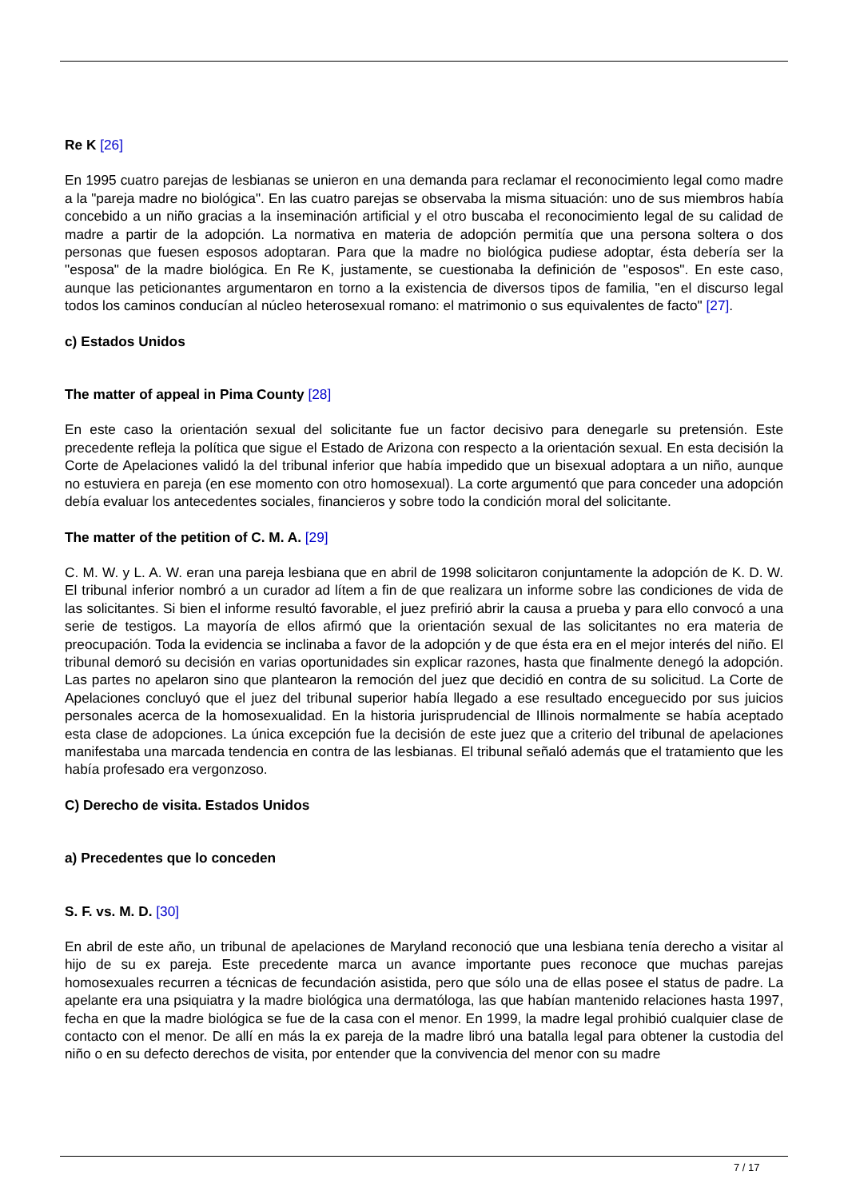Re K [26]
En 1995 cuatro parejas de lesbianas se unieron en una demanda para reclamar el reconocimiento legal como madre a la "pareja madre no biológica". En las cuatro parejas se observaba la misma situación: uno de sus miembros había concebido a un niño gracias a la inseminación artificial y el otro buscaba el reconocimiento legal de su calidad de madre a partir de la adopción. La normativa en materia de adopción permitía que una persona soltera o dos personas que fuesen esposos adoptaran. Para que la madre no biológica pudiese adoptar, ésta debería ser la "esposa" de la madre biológica. En Re K, justamente, se cuestionaba la definición de "esposos". En este caso, aunque las peticionantes argumentaron en torno a la existencia de diversos tipos de familia, "en el discurso legal todos los caminos conducían al núcleo heterosexual romano: el matrimonio o sus equivalentes de facto" [27].
c) Estados Unidos
The matter of appeal in Pima County [28]
En este caso la orientación sexual del solicitante fue un factor decisivo para denegarle su pretensión. Este precedente refleja la política que sigue el Estado de Arizona con respecto a la orientación sexual. En esta decisión la Corte de Apelaciones validó la del tribunal inferior que había impedido que un bisexual adoptara a un niño, aunque no estuviera en pareja (en ese momento con otro homosexual). La corte argumentó que para conceder una adopción debía evaluar los antecedentes sociales, financieros y sobre todo la condición moral del solicitante.
The matter of the petition of C. M. A. [29]
C. M. W. y L. A. W. eran una pareja lesbiana que en abril de 1998 solicitaron conjuntamente la adopción de K. D. W. El tribunal inferior nombró a un curador ad lítem a fin de que realizara un informe sobre las condiciones de vida de las solicitantes. Si bien el informe resultó favorable, el juez prefirió abrir la causa a prueba y para ello convocó a una serie de testigos. La mayoría de ellos afirmó que la orientación sexual de las solicitantes no era materia de preocupación. Toda la evidencia se inclinaba a favor de la adopción y de que ésta era en el mejor interés del niño. El tribunal demoró su decisión en varias oportunidades sin explicar razones, hasta que finalmente denegó la adopción. Las partes no apelaron sino que plantearon la remoción del juez que decidió en contra de su solicitud. La Corte de Apelaciones concluyó que el juez del tribunal superior había llegado a ese resultado enceguecido por sus juicios personales acerca de la homosexualidad. En la historia jurisprudencial de Illinois normalmente se había aceptado esta clase de adopciones. La única excepción fue la decisión de este juez que a criterio del tribunal de apelaciones manifestaba una marcada tendencia en contra de las lesbianas. El tribunal señaló además que el tratamiento que les había profesado era vergonzoso.
C) Derecho de visita. Estados Unidos
a) Precedentes que lo conceden
S. F. vs. M. D. [30]
En abril de este año, un tribunal de apelaciones de Maryland reconoció que una lesbiana tenía derecho a visitar al hijo de su ex pareja. Este precedente marca un avance importante pues reconoce que muchas parejas homosexuales recurren a técnicas de fecundación asistida, pero que sólo una de ellas posee el status de padre. La apelante era una psiquiatra y la madre biológica una dermatóloga, las que habían mantenido relaciones hasta 1997, fecha en que la madre biológica se fue de la casa con el menor. En 1999, la madre legal prohibió cualquier clase de contacto con el menor. De allí en más la ex pareja de la madre libró una batalla legal para obtener la custodia del niño o en su defecto derechos de visita, por entender que la convivencia del menor con su madre
7 / 17